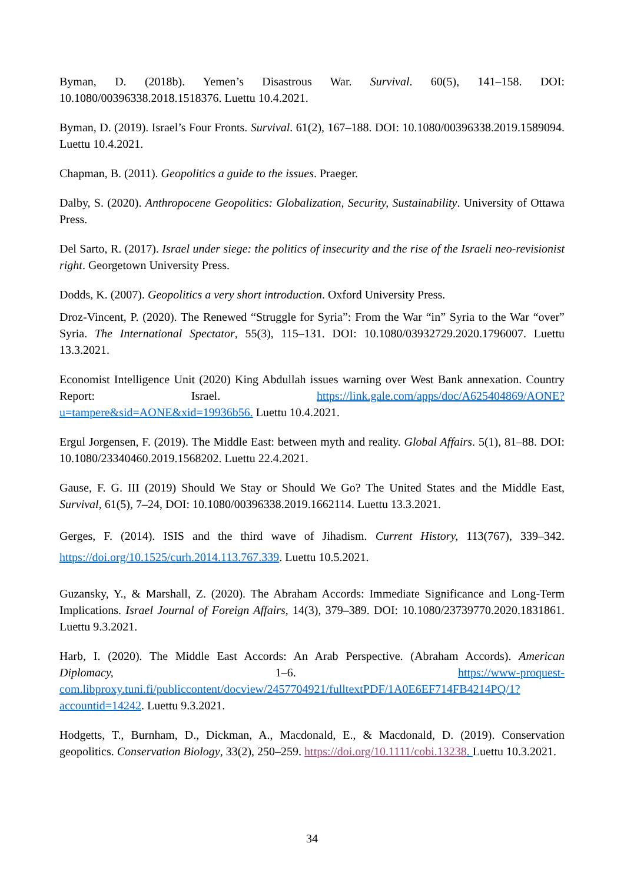Byman, D. (2018b). Yemen’s Disastrous War. Survival. 60(5), 141–158. DOI: 10.1080/00396338.2018.1518376. Luettu 10.4.2021.
Byman, D. (2019). Israel’s Four Fronts. Survival. 61(2), 167–188. DOI: 10.1080/00396338.2019.1589094. Luettu 10.4.2021.
Chapman, B. (2011). Geopolitics a guide to the issues. Praeger.
Dalby, S. (2020). Anthropocene Geopolitics: Globalization, Security, Sustainability. University of Ottawa Press.
Del Sarto, R. (2017). Israel under siege: the politics of insecurity and the rise of the Israeli neo-revisionist right. Georgetown University Press.
Dodds, K. (2007). Geopolitics a very short introduction. Oxford University Press.
Droz-Vincent, P. (2020). The Renewed “Struggle for Syria”: From the War “in” Syria to the War “over” Syria. The International Spectator, 55(3), 115–131. DOI: 10.1080/03932729.2020.1796007. Luettu 13.3.2021.
Economist Intelligence Unit (2020) King Abdullah issues warning over West Bank annexation. Country Report: Israel. https://link.gale.com/apps/doc/A625404869/AONE?u=tampere&sid=AONE&xid=19936b56. Luettu 10.4.2021.
Ergul Jorgensen, F. (2019). The Middle East: between myth and reality. Global Affairs. 5(1), 81–88. DOI: 10.1080/23340460.2019.1568202. Luettu 22.4.2021.
Gause, F. G. III (2019) Should We Stay or Should We Go? The United States and the Middle East, Survival, 61(5), 7–24, DOI: 10.1080/00396338.2019.1662114. Luettu 13.3.2021.
Gerges, F. (2014). ISIS and the third wave of Jihadism. Current History, 113(767), 339–342. https://doi.org/10.1525/curh.2014.113.767.339. Luettu 10.5.2021.
Guzansky, Y., & Marshall, Z. (2020). The Abraham Accords: Immediate Significance and Long-Term Implications. Israel Journal of Foreign Affairs, 14(3), 379–389. DOI: 10.1080/23739770.2020.1831861. Luettu 9.3.2021.
Harb, I. (2020). The Middle East Accords: An Arab Perspective. (Abraham Accords). American Diplomacy, 1–6. https://www-proquest-com.libproxy.tuni.fi/publiccontent/docview/2457704921/fulltextPDF/1A0E6EF714FB4214PQ/1?accountid=14242. Luettu 9.3.2021.
Hodgetts, T., Burnham, D., Dickman, A., Macdonald, E., & Macdonald, D. (2019). Conservation geopolitics. Conservation Biology, 33(2), 250–259. https://doi.org/10.1111/cobi.13238. Luettu 10.3.2021.
34